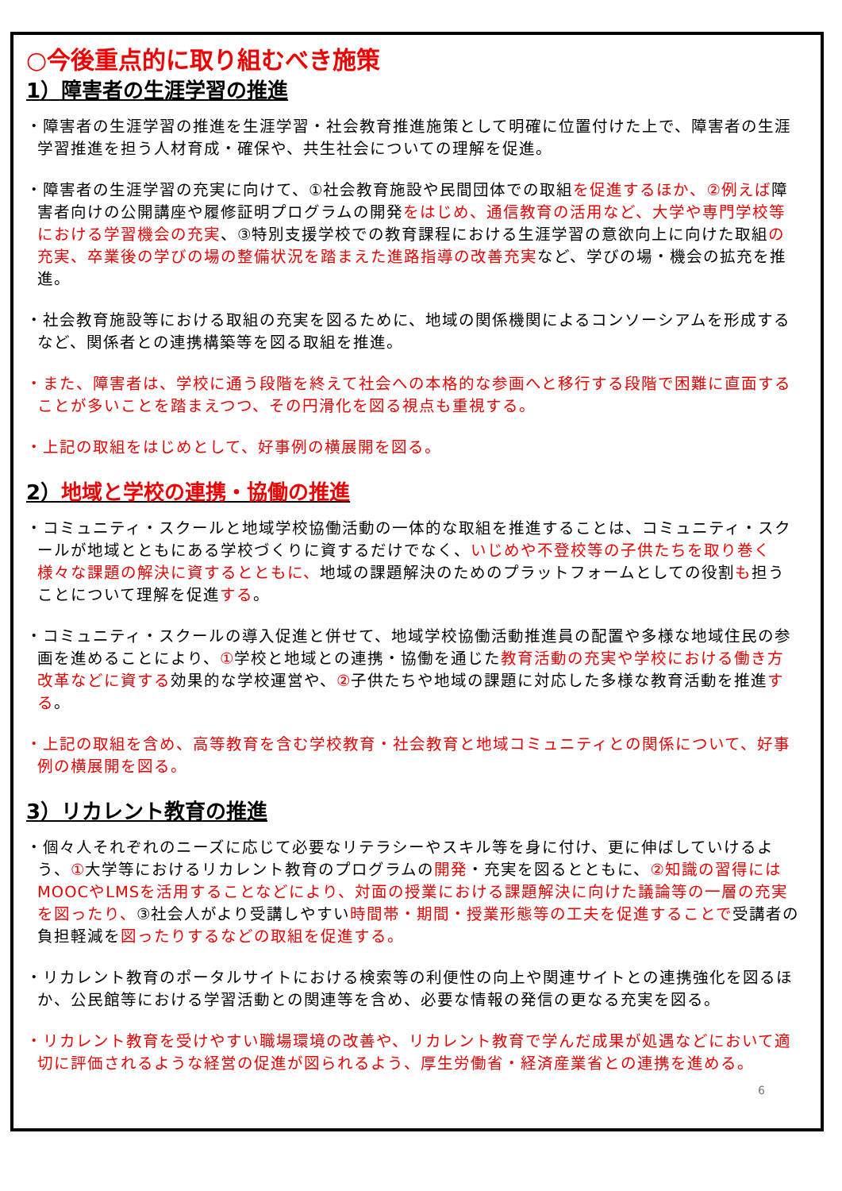○今後重点的に取り組むべき施策
1）障害者の生涯学習の推進
・障害者の生涯学習の推進を生涯学習・社会教育推進施策として明確に位置付けた上で、障害者の生涯学習推進を担う人材育成・確保や、共生社会についての理解を促進。
・障害者の生涯学習の充実に向けて、①社会教育施設や民間団体での取組を促進するほか、②例えば障害者向けの公開講座や履修証明プログラムの開発をはじめ、通信教育の活用など、大学や専門学校等における学習機会の充実、③特別支援学校での教育課程における生涯学習の意欲向上に向けた取組の充実、卒業後の学びの場の整備状況を踏まえた進路指導の改善充実など、学びの場・機会の拡充を推進。
・社会教育施設等における取組の充実を図るために、地域の関係機関によるコンソーシアムを形成するなど、関係者との連携構築等を図る取組を推進。
・また、障害者は、学校に通う段階を終えて社会への本格的な参画へと移行する段階で困難に直面することが多いことを踏まえつつ、その円滑化を図る視点も重視する。
・上記の取組をはじめとして、好事例の横展開を図る。
2）地域と学校の連携・協働の推進
・コミュニティ・スクールと地域学校協働活動の一体的な取組を推進することは、コミュニティ・スクールが地域とともにある学校づくりに資するだけでなく、いじめや不登校等の子供たちを取り巻く様々な課題の解決に資するとともに、地域の課題解決のためのプラットフォームとしての役割も担うことについて理解を促進する。
・コミュニティ・スクールの導入促進と併せて、地域学校協働活動推進員の配置や多様な地域住民の参画を進めることにより、①学校と地域との連携・協働を通じた教育活動の充実や学校における働き方改革などに資する効果的な学校運営や、②子供たちや地域の課題に対応した多様な教育活動を推進する。
・上記の取組を含め、高等教育を含む学校教育・社会教育と地域コミュニティとの関係について、好事例の横展開を図る。
3）リカレント教育の推進
・個々人それぞれのニーズに応じて必要なリテラシーやスキル等を身に付け、更に伸ばしていけるよう、①大学等におけるリカレント教育のプログラムの開発・充実を図るとともに、②知識の習得にはMOOCやLMSを活用することなどにより、対面の授業における課題解決に向けた議論等の一層の充実を図ったり、③社会人がより受講しやすい時間帯・期間・授業形態等の工夫を促進することで受講者の負担軽減を図ったりするなどの取組を促進する。
・リカレント教育のポータルサイトにおける検索等の利便性の向上や関連サイトとの連携強化を図るほか、公民館等における学習活動との関連等を含め、必要な情報の発信の更なる充実を図る。
・リカレント教育を受けやすい職場環境の改善や、リカレント教育で学んだ成果が処遇などにおいて適切に評価されるような経営の促進が図られるよう、厚生労働省・経済産業省との連携を進める。
6